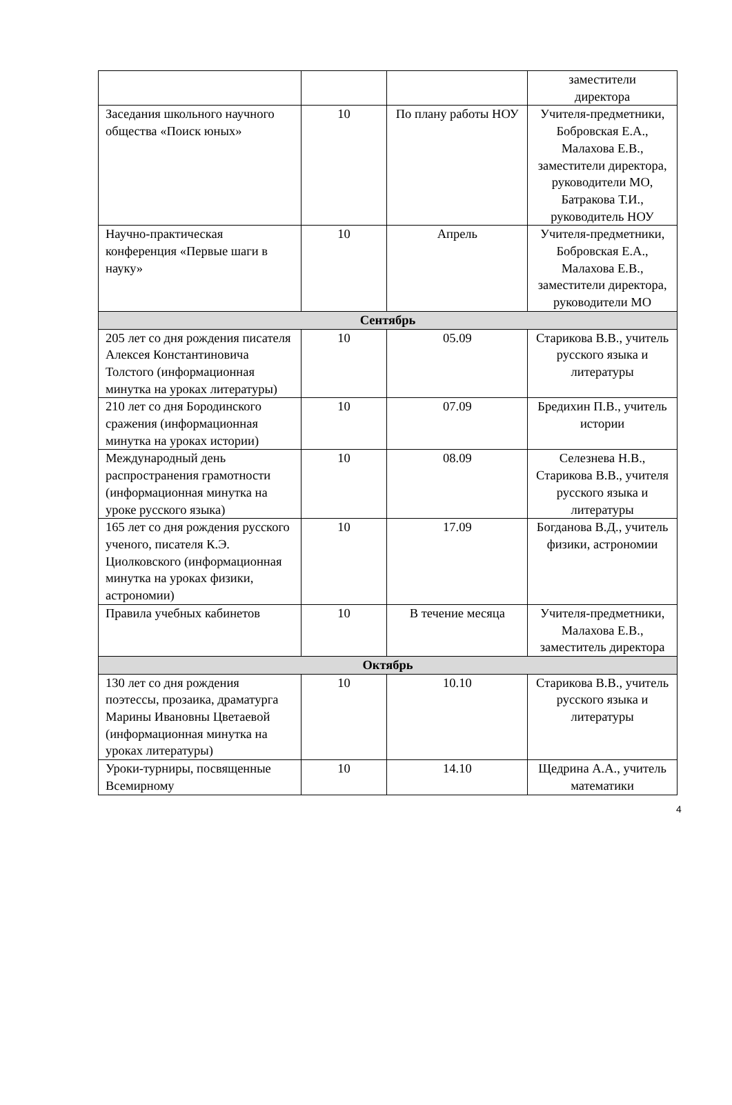| | | | заместители директора |
| Заседания школьного научного общества «Поиск юных» | 10 | По плану работы НОУ | Учителя-предметники, Бобровская Е.А., Малахова Е.В., заместители директора, руководители МО, Батракова Т.И., руководитель НОУ |
| Научно-практическая конференция «Первые шаги в науку» | 10 | Апрель | Учителя-предметники, Бобровская Е.А., Малахова Е.В., заместители директора, руководители МО |
| Сентябрь | | | |
| 205 лет со дня рождения писателя Алексея Константиновича Толстого (информационная минутка на уроках литературы) | 10 | 05.09 | Старикова В.В., учитель русского языка и литературы |
| 210 лет со дня Бородинского сражения (информационная минутка на уроках истории) | 10 | 07.09 | Бредихин П.В., учитель истории |
| Международный день распространения грамотности (информационная минутка на уроке русского языка) | 10 | 08.09 | Селезнева Н.В., Старикова В.В., учителя русского языка и литературы |
| 165 лет со дня рождения русского ученого, писателя К.Э. Циолковского (информационная минутка на уроках физики, астрономии) | 10 | 17.09 | Богданова В.Д., учитель физики, астрономии |
| Правила учебных кабинетов | 10 | В течение месяца | Учителя-предметники, Малахова Е.В., заместитель директора |
| Октябрь | | | |
| 130 лет со дня рождения поэтессы, прозаика, драматурга Марины Ивановны Цветаевой (информационная минутка на уроках литературы) | 10 | 10.10 | Старикова В.В., учитель русского языка и литературы |
| Уроки-турниры, посвященные Всемирному | 10 | 14.10 | Щедрина А.А., учитель математики |
4